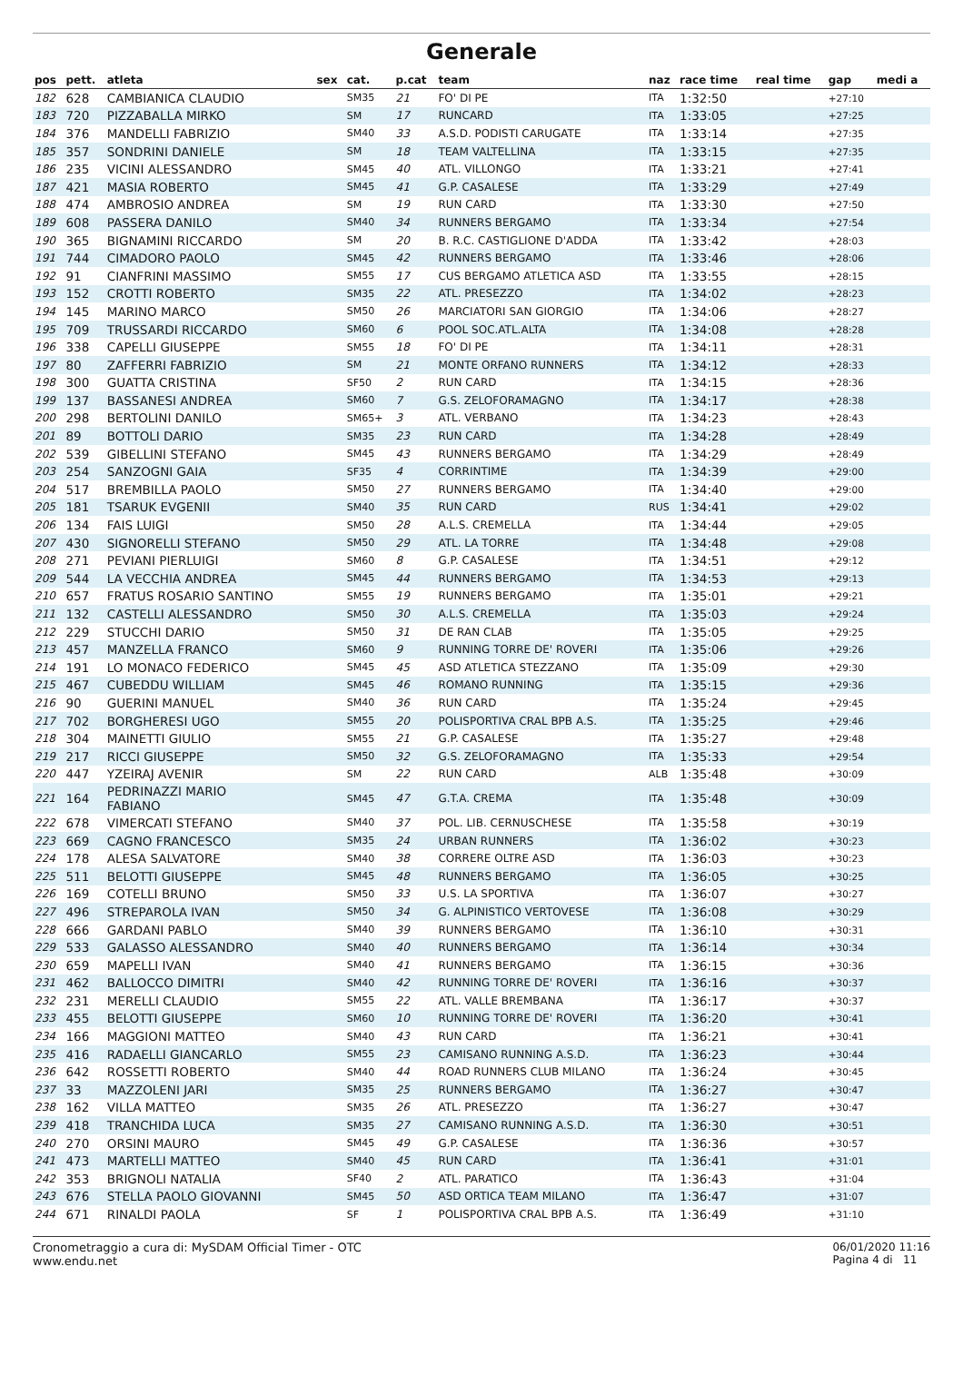Generale
| pos | pett. | atleta | sex | cat. | p.cat | team | naz | race time | real time | gap | medi a |
| --- | --- | --- | --- | --- | --- | --- | --- | --- | --- | --- | --- |
| 182 | 628 | CAMBIANICA CLAUDIO | | SM35 | 21 | FO' DI PE | ITA | 1:32:50 | | +27:10 | |
| 183 | 720 | PIZZABALLA MIRKO | | SM | 17 | RUNCARD | ITA | 1:33:05 | | +27:25 | |
| 184 | 376 | MANDELLI FABRIZIO | | SM40 | 33 | A.S.D. PODISTI CARUGATE | ITA | 1:33:14 | | +27:35 | |
| 185 | 357 | SONDRINI DANIELE | | SM | 18 | TEAM VALTELLINA | ITA | 1:33:15 | | +27:35 | |
| 186 | 235 | VICINI ALESSANDRO | | SM45 | 40 | ATL. VILLONGO | ITA | 1:33:21 | | +27:41 | |
| 187 | 421 | MASIA ROBERTO | | SM45 | 41 | G.P. CASALESE | ITA | 1:33:29 | | +27:49 | |
| 188 | 474 | AMBROSIO ANDREA | | SM | 19 | RUN CARD | ITA | 1:33:30 | | +27:50 | |
| 189 | 608 | PASSERA DANILO | | SM40 | 34 | RUNNERS BERGAMO | ITA | 1:33:34 | | +27:54 | |
| 190 | 365 | BIGNAMINI RICCARDO | | SM | 20 | B. R.C. CASTIGLIONE D'ADDA | ITA | 1:33:42 | | +28:03 | |
| 191 | 744 | CIMADORO PAOLO | | SM45 | 42 | RUNNERS BERGAMO | ITA | 1:33:46 | | +28:06 | |
| 192 | 91 | CIANFRINI MASSIMO | | SM55 | 17 | CUS BERGAMO ATLETICA ASD | ITA | 1:33:55 | | +28:15 | |
| 193 | 152 | CROTTI ROBERTO | | SM35 | 22 | ATL. PRESEZZO | ITA | 1:34:02 | | +28:23 | |
| 194 | 145 | MARINO MARCO | | SM50 | 26 | MARCIATORI SAN GIORGIO | ITA | 1:34:06 | | +28:27 | |
| 195 | 709 | TRUSSARDI RICCARDO | | SM60 | 6 | POOL SOC.ATL.ALTA | ITA | 1:34:08 | | +28:28 | |
| 196 | 338 | CAPELLI GIUSEPPE | | SM55 | 18 | FO' DI PE | ITA | 1:34:11 | | +28:31 | |
| 197 | 80 | ZAFFERRI FABRIZIO | | SM | 21 | MONTE ORFANO RUNNERS | ITA | 1:34:12 | | +28:33 | |
| 198 | 300 | GUATTA CRISTINA | | SF50 | 2 | RUN CARD | ITA | 1:34:15 | | +28:36 | |
| 199 | 137 | BASSANESI ANDREA | | SM60 | 7 | G.S. ZELOFORAMAGNO | ITA | 1:34:17 | | +28:38 | |
| 200 | 298 | BERTOLINI DANILO | | SM65+ | 3 | ATL. VERBANO | ITA | 1:34:23 | | +28:43 | |
| 201 | 89 | BOTTOLI DARIO | | SM35 | 23 | RUN CARD | ITA | 1:34:28 | | +28:49 | |
| 202 | 539 | GIBELLINI STEFANO | | SM45 | 43 | RUNNERS BERGAMO | ITA | 1:34:29 | | +28:49 | |
| 203 | 254 | SANZOGNI GAIA | | SF35 | 4 | CORRINTIME | ITA | 1:34:39 | | +29:00 | |
| 204 | 517 | BREMBILLA PAOLO | | SM50 | 27 | RUNNERS BERGAMO | ITA | 1:34:40 | | +29:00 | |
| 205 | 181 | TSARUK EVGENII | | SM40 | 35 | RUN CARD | RUS | 1:34:41 | | +29:02 | |
| 206 | 134 | FAIS LUIGI | | SM50 | 28 | A.L.S. CREMELLA | ITA | 1:34:44 | | +29:05 | |
| 207 | 430 | SIGNORELLI STEFANO | | SM50 | 29 | ATL. LA TORRE | ITA | 1:34:48 | | +29:08 | |
| 208 | 271 | PEVIANI PIERLUIGI | | SM60 | 8 | G.P. CASALESE | ITA | 1:34:51 | | +29:12 | |
| 209 | 544 | LA VECCHIA ANDREA | | SM45 | 44 | RUNNERS BERGAMO | ITA | 1:34:53 | | +29:13 | |
| 210 | 657 | FRATUS ROSARIO SANTINO | | SM55 | 19 | RUNNERS BERGAMO | ITA | 1:35:01 | | +29:21 | |
| 211 | 132 | CASTELLI ALESSANDRO | | SM50 | 30 | A.L.S. CREMELLA | ITA | 1:35:03 | | +29:24 | |
| 212 | 229 | STUCCHI DARIO | | SM50 | 31 | DE RAN CLAB | ITA | 1:35:05 | | +29:25 | |
| 213 | 457 | MANZELLA FRANCO | | SM60 | 9 | RUNNING TORRE DE' ROVERI | ITA | 1:35:06 | | +29:26 | |
| 214 | 191 | LO MONACO FEDERICO | | SM45 | 45 | ASD ATLETICA STEZZANO | ITA | 1:35:09 | | +29:30 | |
| 215 | 467 | CUBEDDU WILLIAM | | SM45 | 46 | ROMANO RUNNING | ITA | 1:35:15 | | +29:36 | |
| 216 | 90 | GUERINI MANUEL | | SM40 | 36 | RUN CARD | ITA | 1:35:24 | | +29:45 | |
| 217 | 702 | BORGHERESI UGO | | SM55 | 20 | POLISPORTIVA CRAL BPB A.S. | ITA | 1:35:25 | | +29:46 | |
| 218 | 304 | MAINETTI GIULIO | | SM55 | 21 | G.P. CASALESE | ITA | 1:35:27 | | +29:48 | |
| 219 | 217 | RICCI GIUSEPPE | | SM50 | 32 | G.S. ZELOFORAMAGNO | ITA | 1:35:33 | | +29:54 | |
| 220 | 447 | YZEIRAJ AVENIR | | SM | 22 | RUN CARD | ALB | 1:35:48 | | +30:09 | |
| 221 | 164 | PEDRINAZZI MARIO FABIANO | | SM45 | 47 | G.T.A. CREMA | ITA | 1:35:48 | | +30:09 | |
| 222 | 678 | VIMERCATI STEFANO | | SM40 | 37 | POL. LIB. CERNUSCHESE | ITA | 1:35:58 | | +30:19 | |
| 223 | 669 | CAGNO FRANCESCO | | SM35 | 24 | URBAN RUNNERS | ITA | 1:36:02 | | +30:23 | |
| 224 | 178 | ALESA SALVATORE | | SM40 | 38 | CORRERE OLTRE ASD | ITA | 1:36:03 | | +30:23 | |
| 225 | 511 | BELOTTI GIUSEPPE | | SM45 | 48 | RUNNERS BERGAMO | ITA | 1:36:05 | | +30:25 | |
| 226 | 169 | COTELLI BRUNO | | SM50 | 33 | U.S. LA SPORTIVA | ITA | 1:36:07 | | +30:27 | |
| 227 | 496 | STREPAROLA IVAN | | SM50 | 34 | G. ALPINISTICO VERTOVESE | ITA | 1:36:08 | | +30:29 | |
| 228 | 666 | GARDANI PABLO | | SM40 | 39 | RUNNERS BERGAMO | ITA | 1:36:10 | | +30:31 | |
| 229 | 533 | GALASSO ALESSANDRO | | SM40 | 40 | RUNNERS BERGAMO | ITA | 1:36:14 | | +30:34 | |
| 230 | 659 | MAPELLI IVAN | | SM40 | 41 | RUNNERS BERGAMO | ITA | 1:36:15 | | +30:36 | |
| 231 | 462 | BALLOCCO DIMITRI | | SM40 | 42 | RUNNING TORRE DE' ROVERI | ITA | 1:36:16 | | +30:37 | |
| 232 | 231 | MERELLI CLAUDIO | | SM55 | 22 | ATL. VALLE BREMBANA | ITA | 1:36:17 | | +30:37 | |
| 233 | 455 | BELOTTI GIUSEPPE | | SM60 | 10 | RUNNING TORRE DE' ROVERI | ITA | 1:36:20 | | +30:41 | |
| 234 | 166 | MAGGIONI MATTEO | | SM40 | 43 | RUN CARD | ITA | 1:36:21 | | +30:41 | |
| 235 | 416 | RADAELLI GIANCARLO | | SM55 | 23 | CAMISANO RUNNING A.S.D. | ITA | 1:36:23 | | +30:44 | |
| 236 | 642 | ROSSETTI ROBERTO | | SM40 | 44 | ROAD RUNNERS CLUB MILANO | ITA | 1:36:24 | | +30:45 | |
| 237 | 33 | MAZZOLENI JARI | | SM35 | 25 | RUNNERS BERGAMO | ITA | 1:36:27 | | +30:47 | |
| 238 | 162 | VILLA MATTEO | | SM35 | 26 | ATL. PRESEZZO | ITA | 1:36:27 | | +30:47 | |
| 239 | 418 | TRANCHIDA LUCA | | SM35 | 27 | CAMISANO RUNNING A.S.D. | ITA | 1:36:30 | | +30:51 | |
| 240 | 270 | ORSINI MAURO | | SM45 | 49 | G.P. CASALESE | ITA | 1:36:36 | | +30:57 | |
| 241 | 473 | MARTELLI MATTEO | | SM40 | 45 | RUN CARD | ITA | 1:36:41 | | +31:01 | |
| 242 | 353 | BRIGNOLI NATALIA | | SF40 | 2 | ATL. PARATICO | ITA | 1:36:43 | | +31:04 | |
| 243 | 676 | STELLA PAOLO GIOVANNI | | SM45 | 50 | ASD ORTICA TEAM MILANO | ITA | 1:36:47 | | +31:07 | |
| 244 | 671 | RINALDI PAOLA | | SF | 1 | POLISPORTIVA CRAL BPB A.S. | ITA | 1:36:49 | | +31:10 | |
Cronometraggio a cura di: MySDAM Official Timer - OTC
www.endu.net
06/01/2020 11:16
Pagina 4 di 11